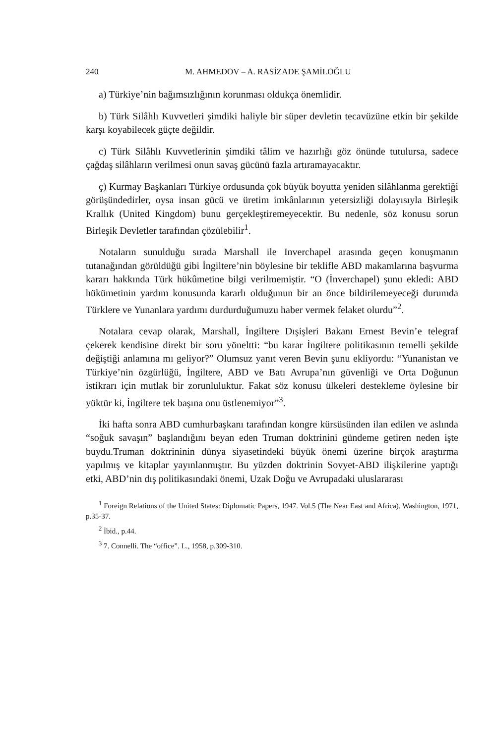240 M. AHMEDOV – A. RASİZADE ŞAMİLOĞLU
a) Türkiye’nin bağımsızlığının korunması oldukça önemlidir.
b) Türk Silâhlı Kuvvetleri şimdiki haliyle bir süper devletin tecavüzüne etkin bir şekilde karşı koyabilecek güçte değildir.
c) Türk Silâhlı Kuvvetlerinin şimdiki tâlim ve hazırlığı göz önünde tutulursa, sadece çağdaş silâhların verilmesi onun savaş gücünü fazla artıramayacaktır.
ç) Kurmay Başkanları Türkiye ordusunda çok büyük boyutta yeniden silâhlanma gerektiği görüşündedirler, oysa insan gücü ve üretim imkânlarının yetersizliği dolayısıyla Birleşik Krallık (United Kingdom) bunu gerçekleştiremeyecektir. Bu nedenle, söz konusu sorun Birleşik Devletler tarafından çözülebilir<sup>1</sup>.
Notaların sunulduğu sırada Marshall ile Inverchapel arasında geçen konuşmanın tutanağından görüldüğü gibi İngiltere’nin böylesine bir teklifle ABD makamlarına başvurma kararı hakkında Türk hükûmetine bilgi verilmemiştir. “O (İnverchapel) şunu ekledi: ABD hükümetinin yardım konusunda kararlı olduğunun bir an önce bildirilemeyeceği durumda Türklere ve Yunanlara yardımı durdurduğumuzu haber vermek felaket olurdu”<sup>2</sup>.
Notalara cevap olarak, Marshall, İngiltere Dışişleri Bakanı Ernest Bevin’e telegraf çekerek kendisine direkt bir soru yöneltti: “bu karar İngiltere politikasının temelli şekilde değiştiği anlamına mı geliyor?” Olumsuz yanıt veren Bevin şunu ekliyordu: “Yunanistan ve Türkiye’nin özgürlüğü, İngiltere, ABD ve Batı Avrupa’nın güvenliği ve Orta Doğunun istikrarı için mutlak bir zorunluluktur. Fakat söz konusu ülkeleri destekleme öylesine bir yüktür ki, İngiltere tek başına onu üstlenemiyor”<sup>3</sup>.
İki hafta sonra ABD cumhurbaşkanı tarafından kongre kürsüsünden ilan edilen ve aslında “soğuk savaşın” başlandığını beyan eden Truman doktrinini gündeme getiren neden işte buydu.Truman doktrininin dünya siyasetindeki büyük önemi üzerine birçok araştırma yapılmış ve kitaplar yayınlanmıştır. Bu yüzden doktrinin Sovyet-ABD ilişkilerine yaptığı etki, ABD’nin dış politikasındaki önemi, Uzak Doğu ve Avrupadaki uluslararası
<sup>1</sup> Foreign Relations of the United States: Diplomatic Papers, 1947. Vol.5 (The Near East and Africa). Washington, 1971, p.35-37.
<sup>2</sup> İbid., p.44.
<sup>3</sup> 7. Connelli. The “office”. L., 1958, p.309-310.